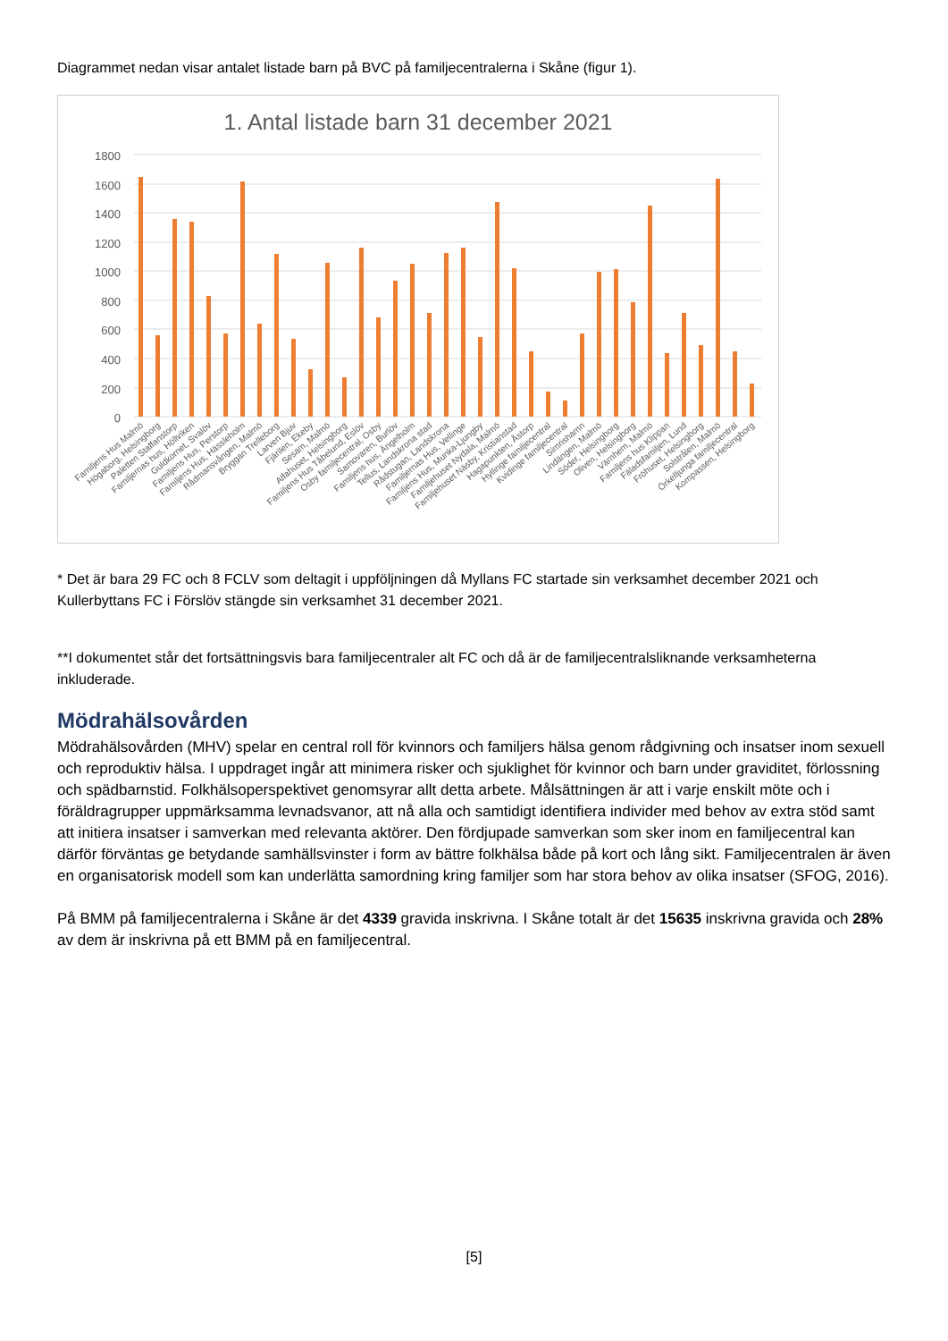Diagrammet nedan visar antalet listade barn på BVC på familjecentralerna i Skåne (figur 1).
1. Antal listade barn 31 december 2021
1800
1600
1400
1200
1000
800
600
400
200
0
Familjens Hus Malmö
Högaborg, Helsingborg
Paletten Staffanstorp
Familjernas hus, Höllviken
Guldkornet, Svalöv
Familjens Hus, Perstorp
Familjens Hus, Hässleholm
Rådmansvången, Malmö
Bryggan Trelleborg
Larven Bjuv
Fjärilen, Ekeby
Sesam, Malmö
Alfahuset, Helsingborg
Familjens Hus Tåbelund, Eslöv
Osby familjecentral, Osby
Samovaren, Burlöv
Familjens hus, Ängelholm
Tellus, Landskrona stad
Rådstugan, Landskrona
Familjernas Hus, Vellinge
Familjens Hus, Munka-Ljungby
Familjehuset Nydala, Malmö
Familjehuset Näsby, Kristianstad
Hagapunkten, Åstorp
Hyllinge familjecentral
Kvidinge familjecentral
Simrishamn
Lindängen, Malmö
Söder, Helsingborg
Oliven, Helsingborg
Värnhem, Malmö
Familjens hus Klippan
Fäladsfamiljen, Lund
Fröhuset, Helsingborg
Solstrålen, Malmö
Örkelljunga familjecentral
Kompassen, Helsingborg
* Det är bara 29 FC och 8 FCLV som deltagit i uppföljningen då Myllans FC startade sin verksamhet december 2021 och Kullerbyttans FC i Förslöv stängde sin verksamhet 31 december 2021.
**I dokumentet står det fortsättningsvis bara familjecentraler alt FC och då är de familjecentralsliknande verksamheterna inkluderade.
Mödrahälsovården
Mödrahälsovården (MHV) spelar en central roll för kvinnors och familjers hälsa genom rådgivning och insatser inom sexuell och reproduktiv hälsa. I uppdraget ingår att minimera risker och sjuklighet för kvinnor och barn under graviditet, förlossning och spädbarnstid. Folkhälsoperspektivet genomsyrar allt detta arbete. Målsättningen är att i varje enskilt möte och i föräldragrupper uppmärksamma levnadsvanor, att nå alla och samtidigt identifiera individer med behov av extra stöd samt att initiera insatser i samverkan med relevanta aktörer. Den fördjupade samverkan som sker inom en familjecentral kan därför förväntas ge betydande samhällsvinster i form av bättre folkhälsa både på kort och lång sikt. Familjecentralen är även en organisatorisk modell som kan underlätta samordning kring familjer som har stora behov av olika insatser (SFOG, 2016).
På BMM på familjecentralerna i Skåne är det 4339 gravida inskrivna. I Skåne totalt är det 15635 inskrivna gravida och 28% av dem är inskrivna på ett BMM på en familjecentral.
[5]